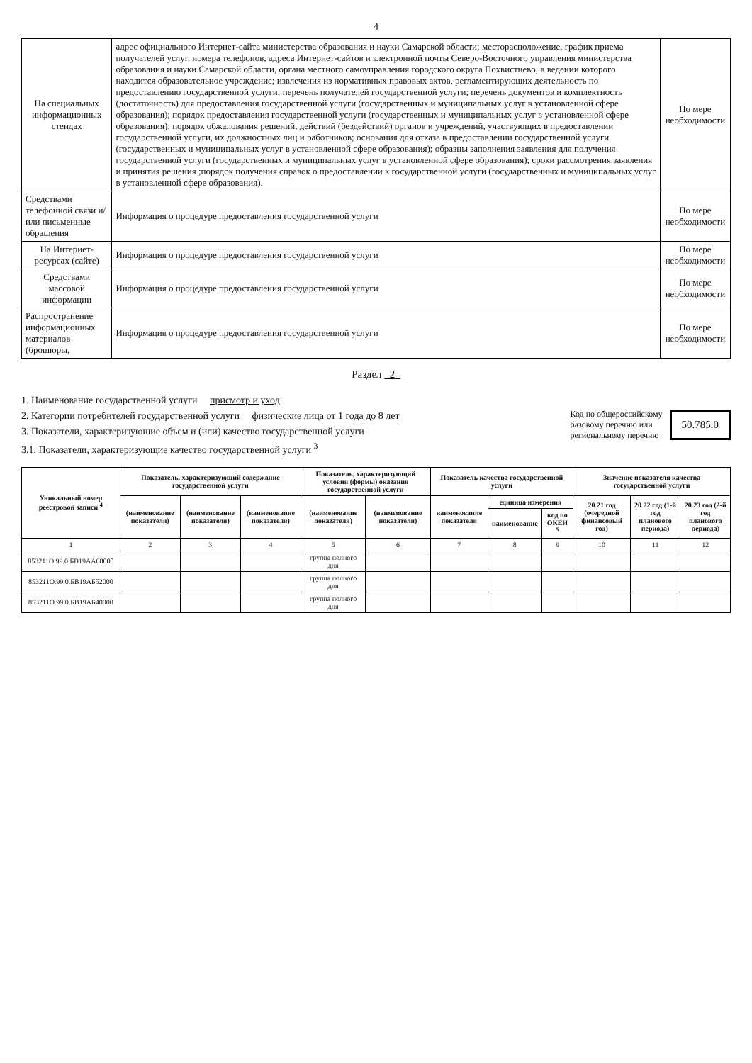4
| На специальных информационных стендах | адрес официального Интернет-сайта министерства образования и науки Самарской области; месторасположение, график приема получателей услуг, номера телефонов, адреса Интернет-сайтов и электронной почты Северо-Восточного управления министерства образования и науки Самарской области, органа местного самоуправления городского округа Похвистнево, в ведении которого находится образовательное учреждение; извлечения из нормативных правовых актов, регламентирующих деятельность по предоставлению государственной услуги; перечень получателей государственной услуги; перечень документов и комплектность (достаточность) для предоставления государственной услуги (государственных и муниципальных услуг в установленной сфере образования); порядок предоставления государственной услуги (государственных и муниципальных услуг в установленной сфере образования); порядок обжалования решений, действий (бездействий) органов и учреждений, участвующих в предоставлении государственной услуги, их должностных лиц и работников; основания для отказа в предоставлении государственной услуги (государственных и муниципальных услуг в установленной сфере образования); образцы заполнения заявления для получения государственной услуги (государственных и муниципальных услуг в установленной сфере образования); сроки рассмотрения заявления и принятия решения ;порядок получения справок о предоставлении к государственной услуги (государственных и муниципальных услуг в установленной сфере образования). | По мере необходимости |
| Средствами телефонной связи и/или письменные обращения | Информация о процедуре предоставления государственной услуги | По мере необходимости |
| На Интернет-ресурсах (сайте) | Информация о процедуре предоставления государственной услуги | По мере необходимости |
| Средствами массовой информации | Информация о процедуре предоставления государственной услуги | По мере необходимости |
| Распространение информационных материалов (брошюры, | Информация о процедуре предоставления государственной услуги | По мере необходимости |
Раздел 2
1. Наименование государственной услуги присмотр и уход
2. Категории потребителей государственной услуги физические лица от 1 года до 8 лет
3. Показатели, характеризующие объем и (или) качество государственной услуги
3.1. Показатели, характеризующие качество государственной услуги <sup>3</sup>
Код по общероссийскому
базовому перечню или
региональному перечню
50.785.0
| Уникальный номер реестровой записи <sup>4</sup> | Показатель, характеризующий содержание государственной услуги | | | Показатель, характеризующий условия (формы) оказания государственной услуги | | Показатель качества государственной услуги | | | Значение показателя качества государственной услуги | | |
| --- | --- | --- | --- | --- | --- | --- | --- | --- | --- | --- | --- |
| | (наименование показателя) | (наименование показателя) | (наименование показателя) | (наименование показателя) | (наименование показателя) | наименование показателя | единица измерения | | 20 21 год (очередной финансовый год) | 20 22 год (1-й год планового периода) | 20 23 год (2-й год планового периода) |
| | | | | | | | наименование | код по ОКЕИ <sup>5</sup> | | | |
| 1 | 2 | 3 | 4 | 5 | 6 | 7 | 8 | 9 | 10 | 11 | 12 |
| 853211О.99.0.БВ19АА68000 | | | | группа полного дня | | | | | | | |
| 853211О.99.0.БВ19АБ52000 | | | | группа полного дня | | | | | | | |
| 853211О.99.0.БВ19АБ40000 | | | | группа полного дня | | | | | | | |